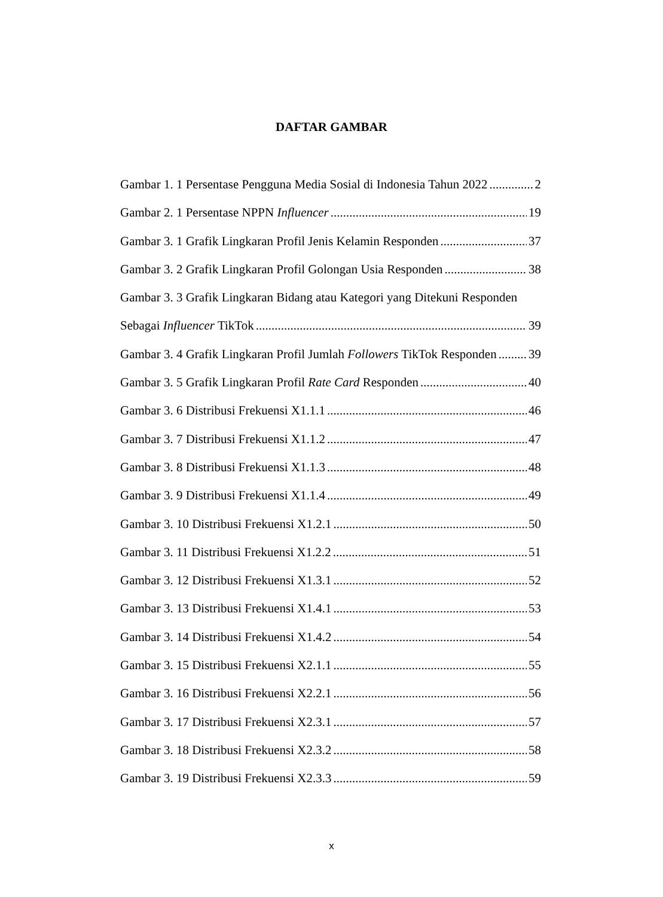DAFTAR GAMBAR
Gambar 1. 1 Persentase Pengguna Media Sosial di Indonesia Tahun 2022 2
Gambar 2. 1 Persentase NPPN Influencer 19
Gambar 3. 1 Grafik Lingkaran Profil Jenis Kelamin Responden 37
Gambar 3. 2 Grafik Lingkaran Profil Golongan Usia Responden 38
Gambar 3. 3 Grafik Lingkaran Bidang atau Kategori yang Ditekuni Responden
Sebagai Influencer TikTok 39
Gambar 3. 4 Grafik Lingkaran Profil Jumlah Followers TikTok Responden 39
Gambar 3. 5 Grafik Lingkaran Profil Rate Card Responden 40
Gambar 3. 6 Distribusi Frekuensi X1.1.1 46
Gambar 3. 7 Distribusi Frekuensi X1.1.2 47
Gambar 3. 8 Distribusi Frekuensi X1.1.3 48
Gambar 3. 9 Distribusi Frekuensi X1.1.4 49
Gambar 3. 10 Distribusi Frekuensi X1.2.1 50
Gambar 3. 11 Distribusi Frekuensi X1.2.2 51
Gambar 3. 12 Distribusi Frekuensi X1.3.1 52
Gambar 3. 13 Distribusi Frekuensi X1.4.1 53
Gambar 3. 14 Distribusi Frekuensi X1.4.2 54
Gambar 3. 15 Distribusi Frekuensi X2.1.1 55
Gambar 3. 16 Distribusi Frekuensi X2.2.1 56
Gambar 3. 17 Distribusi Frekuensi X2.3.1 57
Gambar 3. 18 Distribusi Frekuensi X2.3.2 58
Gambar 3. 19 Distribusi Frekuensi X2.3.3 59
x